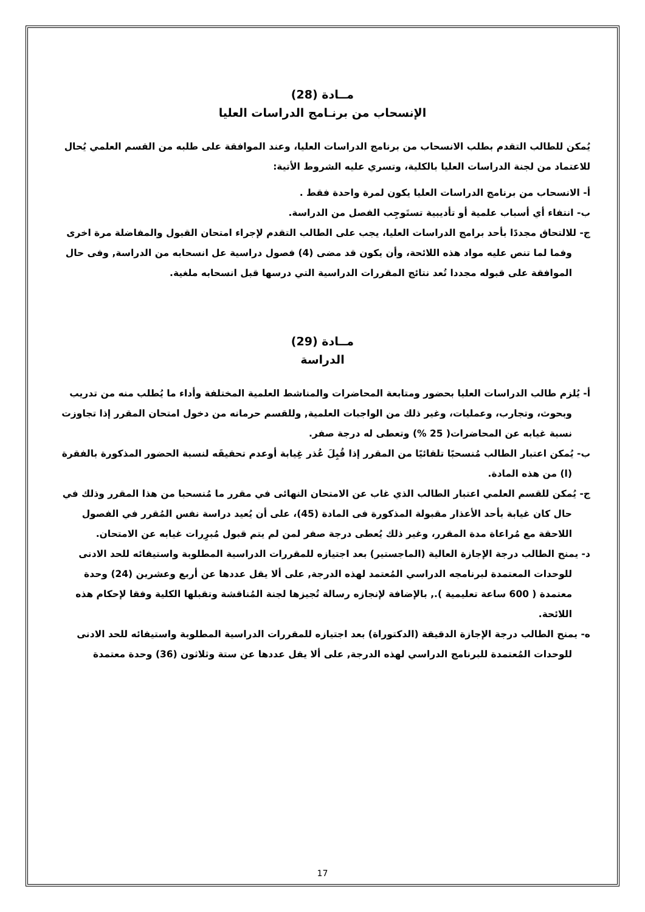مــادة (28)
الإنسحاب من برنـامج الدراسات العليا
يُمكن للطالب التقدم بطلب الانسحاب من برنامج الدراسات العليا، وعند الموافقة على طلبه من القسم العلمي يُحال للاعتماد من لجنة الدراسات العليا بالكلية، وتسري عليه الشروط الأتية:
أ- الانسحاب من برنامج الدراسات العليا يكون لمرة واحدة فقط .
ب- انتفاء أي أسباب علمية أو تأديبية تستَوجِب الفصل من الدراسة.
ج- للالتحاق مجددًا بأحد برامج الدراسات العليا، يجب على الطالب التقدم لإجراء امتحان القبول والمفاضلة مرة اخرى وفما لما تنص عليه مواد هذه اللائحة، وأن يكون قد مضى (4) فصول دراسية عل انسحابه من الدراسة, وفى حال الموافقة على قبوله مجددا تُعد نتائج المقررات الدراسية التي درسها قبل انسحابه ملغية.
مــادة (29)
الدراسة
أ- يُلزم طالب الدراسات العليا بحضور ومتابعة المحاضرات والمناشط العلمية المختلفة وأداء ما يُطلب منه من تدريب وبحوث، وتجارب، وعمليات، وغير ذلك من الواجبات العلمية, وللقسم حرمانه من دخول امتحان المقرر إذا تجاوزت نسبة غيابه عن المحاضرات( 25 %) وتعطى له درجة صفر.
ب- يُمكن اعتبار الطالب مُنسحبًا تلقائيًا من المقرر إذا قُبِلَ عُذر غِيابة أوعدم تحقيقَه لنسبة الحضور المذكورة بالفقرة (ا) من هذه المادة.
ج- يُمكن للقسم العلمي اعتبار الطالب الذي غاب عن الامتحان النهائى في مقرر ما مُنسحبا من هذا المقرر وذلك في حال كان غيابة بأحد الأعذار مقبولة المذكورة فى المادة (45)، على أن يُعيد دراسة نفس المُقرر في الفصول اللاحقة مع مُراعاة مدة المقرر، وغير ذلك يُعطى درجة صفر لمن لم يتم قبول مُبرِرات غيابه عن الامتحان.
د- يمنح الطالب درجة الإجازة العالية (الماجستير) بعد اجتيازه للمقررات الدراسية المطلوبة واستيفائه للحد الادنى للوحدات المعتمدة لبرنامجه الدراسي المُعتمد لهذه الدرجة, على ألا يقل عددها عن أربع وعشرين (24) وحدة معتمدة ( 600 ساعة تعليمية )., بالإضافة لإنجازه رسالة تُجيزها لجنة المُناقشة وتقبلها الكلية وفقا لإحكام هذه اللائحة.
ه- يمنح الطالب درجة الإجازة الدقيقة (الدكتوراة) بعد اجتيازه للمقررات الدراسية المطلوبة واستيفائه للحد الادنى للوحدات المُعتمدة للبرنامج الدراسي لهذه الدرجة, على ألا يقل عددها عن ستة وثلاثون (36) وحدة معتمدة
17